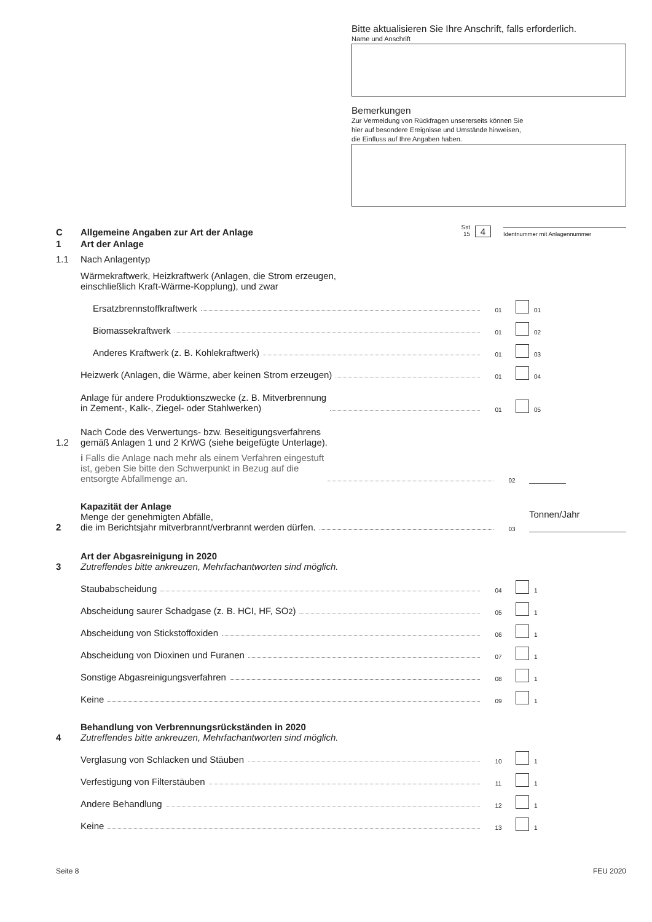Bitte aktualisieren Sie Ihre Anschrift, falls erforderlich.
Name und Anschrift
Bemerkungen
Zur Vermeidung von Rückfragen unsererseits können Sie
hier auf besondere Ereignisse und Umstände hinweisen,
die Einfluss auf Ihre Angaben haben.
C
Allgemeine Angaben zur Art der Anlage
Sst
15
4
Identnummer mit Anlagennummer
1
Art der Anlage
1.1
Nach Anlagentyp
Wärmekraftwerk, Heizkraftwerk (Anlagen, die Strom erzeugen,
einschließlich Kraft-Wärme-Kopplung), und zwar
Ersatzbrennstoffkraftwerk
01
01
Biomassekraftwerk
01
02
Anderes Kraftwerk (z. B. Kohlekraftwerk)
01
03
Heizwerk (Anlagen, die Wärme, aber keinen Strom erzeugen)
01
04
Anlage für andere Produktionszwecke (z. B. Mitverbrennung
in Zement-, Kalk-, Ziegel- oder Stahlwerken)
01
05
1.2
Nach Code des Verwertungs- bzw. Beseitigungsverfahrens
gemäß Anlagen 1 und 2 KrWG (siehe beigefügte Unterlage).
i Falls die Anlage nach mehr als einem Verfahren eingestuft
ist, geben Sie bitte den Schwerpunkt in Bezug auf die
entsorgte Abfallmenge an.
02
2
Kapazität der Anlage
Menge der genehmigten Abfälle,
die im Berichtsjahr mitverbrannt/verbrannt werden dürfen.
03
Tonnen/Jahr
3
Art der Abgasreinigung in 2020
Zutreffendes bitte ankreuzen, Mehrfachantworten sind möglich.
Staubabscheidung
04
1
Abscheidung saurer Schadgase (z. B. HCI, HF, SO<sub>2</sub>)
05
1
Abscheidung von Stickstoffoxiden
06
1
Abscheidung von Dioxinen und Furanen
07
1
Sonstige Abgasreinigungsverfahren
08
1
Keine
09
1
4
Behandlung von Verbrennungsrückständen in 2020
Zutreffendes bitte ankreuzen, Mehrfachantworten sind möglich.
Verglasung von Schlacken und Stäuben
10
1
Verfestigung von Filterstäuben
11
1
Andere Behandlung
12
1
Keine
13
1
Seite 8 FEU 2020